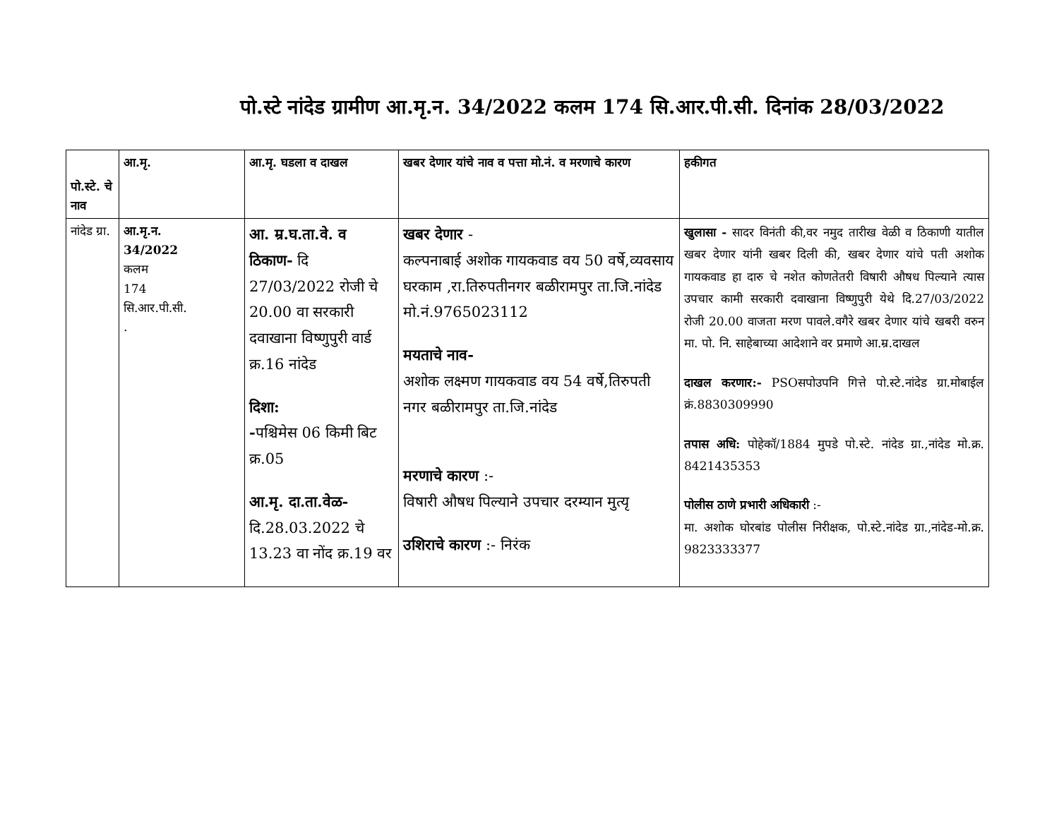पो.स्टे नांदेड ग्रामीण आ.मृ.न. 34/2022 कलम 174 सि.आर.पी.सी. दिनांक 28/03/2022
| पो.स्टे. चे नाव | आ.मृ. | आ.मृ. घडला व दाखल | खबर देणार यांचे नाव व पत्ता मो.नं. व मरणाचे कारण | हकीगत |
| --- | --- | --- | --- | --- |
| नांदेड ग्रा. | आ.मृ.न. 34/2022 कलम 174 सि.आर.पी.सी. . | आ. म्र.घ.ता.वे. व ठिकाण- दि 27/03/2022 रोजी चे 20.00 वा सरकारी दवाखाना विष्णुपुरी वार्ड क्र.16 नांदेड दिशा: - पश्चिमेस 06 किमी बिट क्र.05 आ.मृ. दा.ता.वेळ- दि.28.03.2022 चे 13.23 वा नोंद क्र.19 वर | खबर देणार - कल्पनाबाई अशोक गायकवाड वय 50 वर्षे,व्यवसाय घरकाम ,रा.तिरुपतीनगर बळीरामपुर ता.जि.नांदेड मो.नं.9765023112 मयताचे नाव- अशोक लक्ष्मण गायकवाड वय 54 वर्षे,तिरुपती नगर बळीरामपुर ता.जि.नांदेड मरणाचे कारण :- विषारी औषध पिल्याने उपचार दरम्यान मुत्यृ उशिराचे कारण :- निरंक | खुलासा - सादर विनंती की,वर नमुद तारीख वेळी व ठिकाणी यातील खबर देणार यांनी खबर दिली की, खबर देणार यांचे पती अशोक गायकवाड हा दारु चे नशेत कोणतेतरी विषारी औषध पिल्याने त्यास उपचार कामी सरकारी दवाखाना विष्णुपुरी येथे दि.27/03/2022 रोजी 20.00 वाजता मरण पावले.वगैरे खबर देणार यांचे खबरी वरुन मा. पो. नि. साहेबाच्या आदेशाने वर प्रमाणे आ.म्र.दाखल दाखल करणार:- PSOसपोउपनि गित्ते पो.स्टे.नांदेड ग्रा.मोबाईल क्रं.8830309990 तपास अधि: पोहेकॉ/1884 मुपडे पो.स्टे. नांदेड ग्रा.,नांदेड मो.क्र. 8421435353 पोलीस ठाणे प्रभारी अधिकारी :- मा. अशोक घोरबांड पोलीस निरीक्षक, पो.स्टे.नांदेड ग्रा.,नांदेड-मो.क्र. 9823333377 |